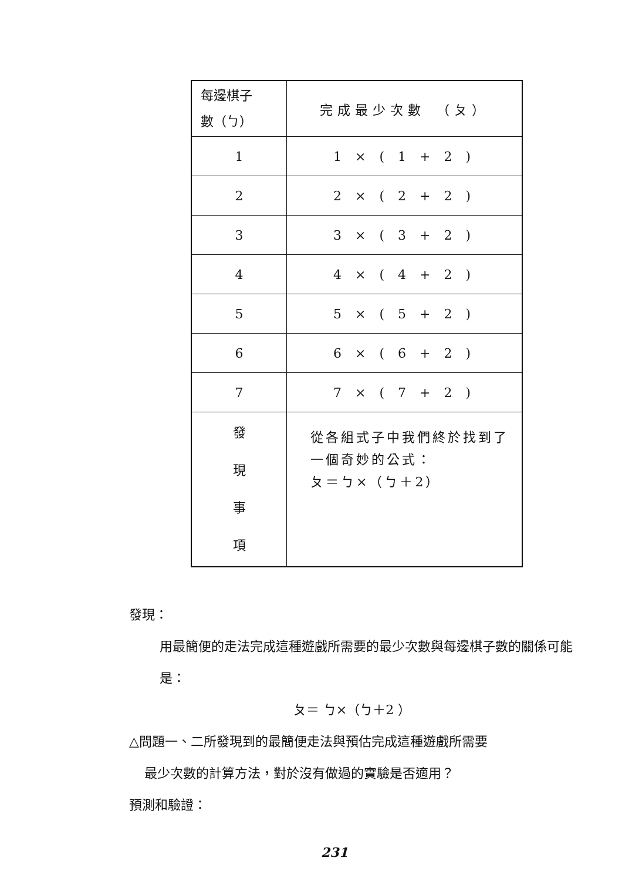| 每邊棋子 數（ㄅ） | 完成最少次數 （ㄆ） |
| 1 | 1 × ( 1 + 2 ) |
| 2 | 2 × ( 2 + 2 ) |
| 3 | 3 × ( 3 + 2 ) |
| 4 | 4 × ( 4 + 2 ) |
| 5 | 5 × ( 5 + 2 ) |
| 6 | 6 × ( 6 + 2 ) |
| 7 | 7 × ( 7 + 2 ) |
| 發 現 事 項 | 從各組式子中我們終於找到了一個奇妙的公式： ㄆ＝ㄅ×（ㄅ＋2） |
發現：
用最簡便的走法完成這種遊戲所需要的最少次數與每邊棋子數的關係可能是：
ㄆ＝ ㄅ×（ㄅ＋2 ）
△問題一、二所發現到的最簡便走法與預估完成這種遊戲所需要
最少次數的計算方法，對於沒有做過的實驗是否適用？
預測和驗證：
231